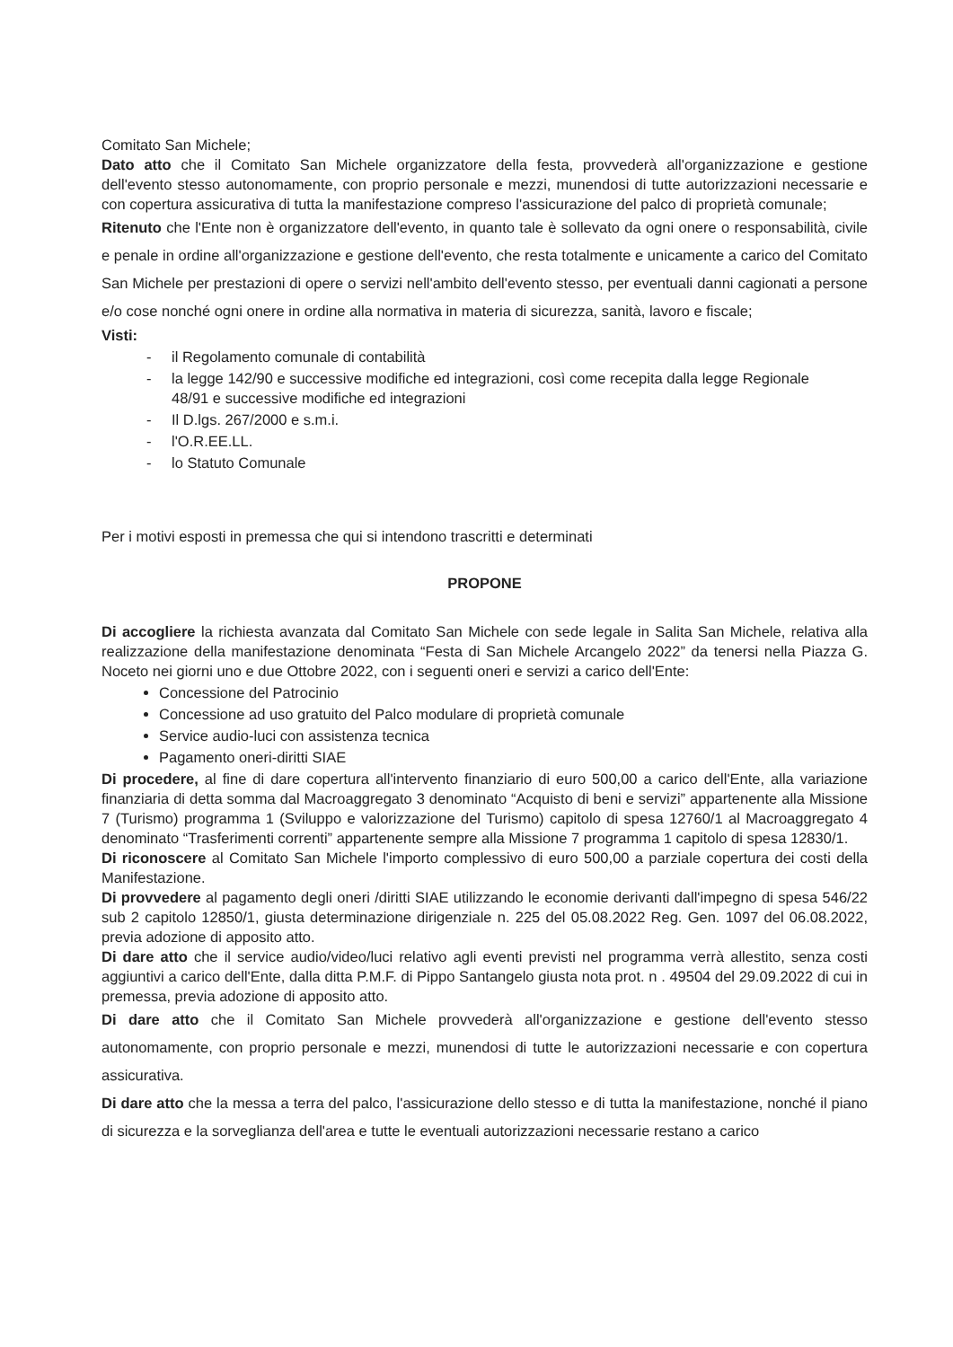Comitato San Michele;
Dato atto che il Comitato San Michele organizzatore della festa, provvederà all'organizzazione e gestione dell'evento stesso autonomamente, con proprio personale e mezzi, munendosi di tutte autorizzazioni necessarie e con copertura assicurativa di tutta la manifestazione compreso l'assicurazione del palco di proprietà comunale;
Ritenuto che l'Ente non è organizzatore dell'evento, in quanto tale è sollevato da ogni onere o responsabilità, civile e penale in ordine all'organizzazione e gestione dell'evento, che resta totalmente e unicamente a carico del Comitato San Michele per prestazioni di opere o servizi nell'ambito dell'evento stesso, per eventuali danni cagionati a persone e/o cose nonché ogni onere in ordine alla normativa in materia di sicurezza, sanità, lavoro e fiscale;
Visti:
- il Regolamento comunale di contabilità
- la legge 142/90 e successive modifiche ed integrazioni, così come recepita dalla legge Regionale
48/91 e successive modifiche ed integrazioni
- Il D.lgs. 267/2000 e s.m.i.
- l'O.R.EE.LL.
- lo Statuto Comunale
Per i motivi esposti in premessa che qui si intendono trascritti e determinati
PROPONE
Di accogliere la richiesta avanzata dal Comitato San Michele con sede legale in Salita San Michele, relativa alla realizzazione della manifestazione denominata “Festa di San Michele Arcangelo 2022” da tenersi nella Piazza G. Noceto nei giorni uno e due Ottobre 2022, con i seguenti oneri e servizi a carico dell'Ente:
Concessione del Patrocinio
Concessione ad uso gratuito del Palco modulare di proprietà comunale
Service audio-luci con assistenza tecnica
Pagamento oneri-diritti SIAE
Di procedere, al fine di dare copertura all'intervento finanziario di euro 500,00 a carico dell'Ente, alla variazione finanziaria di detta somma dal Macroaggregato 3 denominato “Acquisto di beni e servizi” appartenente alla Missione 7 (Turismo) programma 1 (Sviluppo e valorizzazione del Turismo) capitolo di spesa 12760/1 al Macroaggregato 4 denominato “Trasferimenti correnti” appartenente sempre alla Missione 7 programma 1 capitolo di spesa 12830/1.
Di riconoscere al Comitato San Michele l'importo complessivo di euro 500,00 a parziale copertura dei costi della Manifestazione.
Di provvedere al pagamento degli oneri /diritti SIAE utilizzando le economie derivanti dall'impegno di spesa 546/22 sub 2 capitolo 12850/1, giusta determinazione dirigenziale n. 225 del 05.08.2022 Reg. Gen. 1097 del 06.08.2022, previa adozione di apposito atto.
Di dare atto che il service audio/video/luci relativo agli eventi previsti nel programma verrà allestito, senza costi aggiuntivi a carico dell'Ente, dalla ditta P.M.F. di Pippo Santangelo giusta nota prot. n . 49504 del 29.09.2022 di cui in premessa, previa adozione di apposito atto.
Di dare atto che il Comitato San Michele provvederà all'organizzazione e gestione dell'evento stesso autonomamente, con proprio personale e mezzi, munendosi di tutte le autorizzazioni necessarie e con copertura assicurativa.
Di dare atto che la messa a terra del palco, l'assicurazione dello stesso e di tutta la manifestazione, nonché il piano di sicurezza e la sorveglianza dell'area e tutte le eventuali autorizzazioni necessarie restano a carico